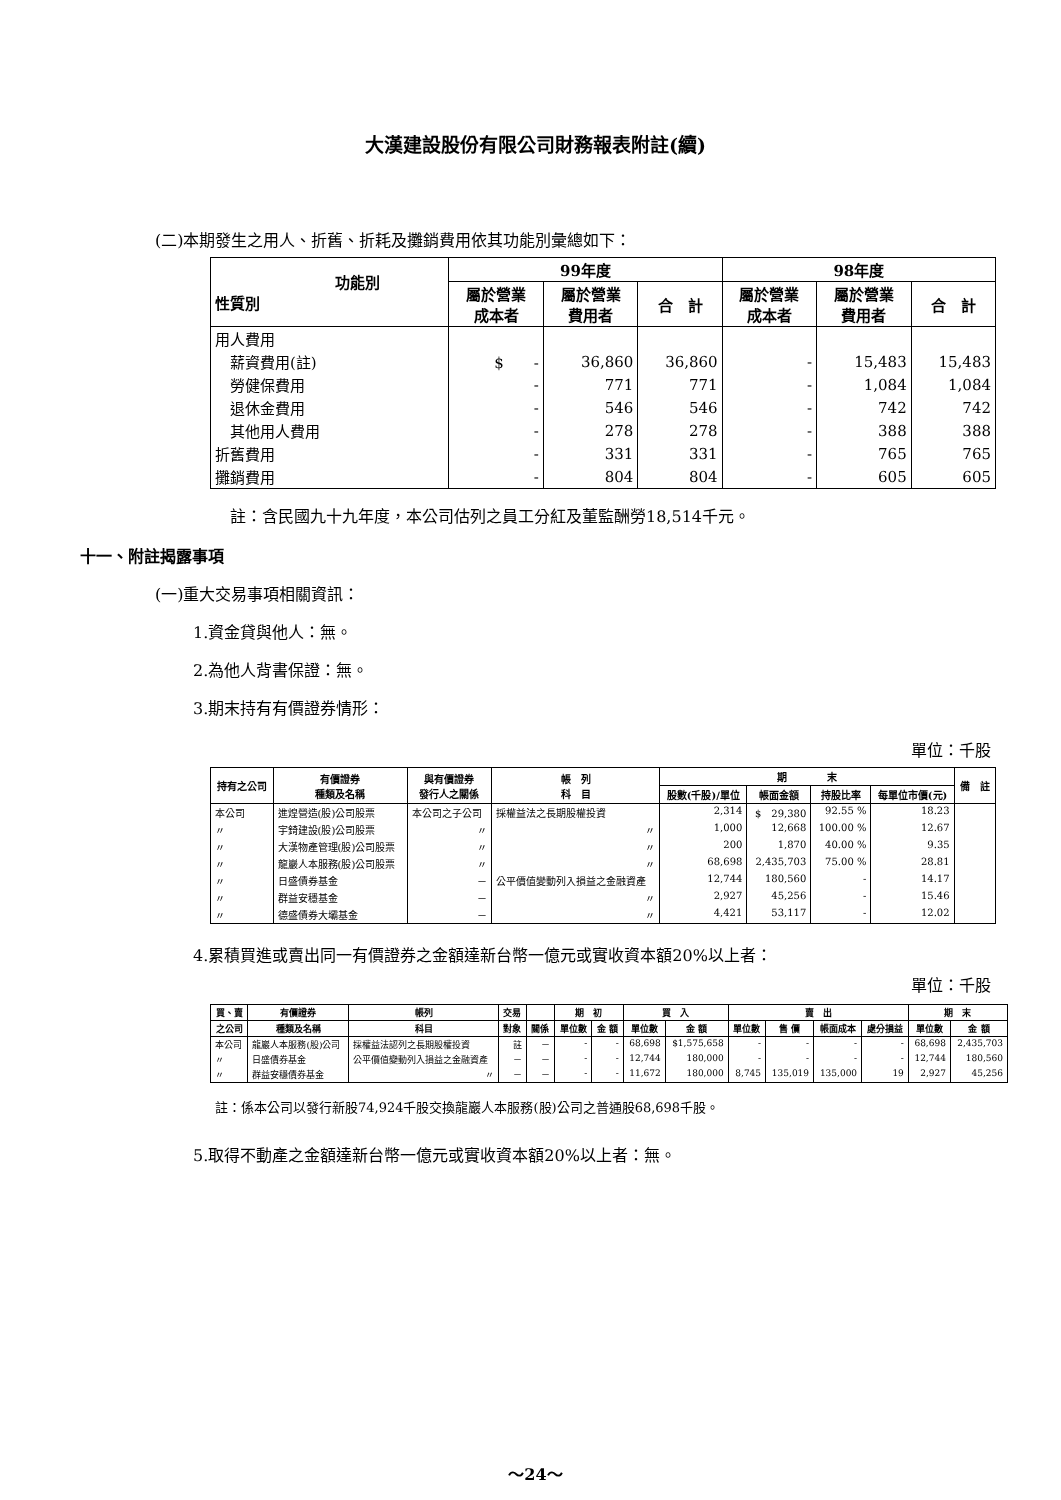大漢建設股份有限公司財務報表附註(續)
(二)本期發生之用人、折舊、折耗及攤銷費用依其功能別彙總如下：
| 功能別 性質別 | 99年度 | | | 98年度 | | |
| --- | --- | --- | --- | --- | --- | --- |
| | 屬於營業 成本者 | 屬於營業 費用者 | 合 計 | 屬於營業 成本者 | 屬於營業 費用者 | 合 計 |
| 用人費用 | | | | | | |
| 薪資費用(註) | $ - | 36,860 | 36,860 | - | 15,483 | 15,483 |
| 勞健保費用 | - | 771 | 771 | - | 1,084 | 1,084 |
| 退休金費用 | - | 546 | 546 | - | 742 | 742 |
| 其他用人費用 | - | 278 | 278 | - | 388 | 388 |
| 折舊費用 | - | 331 | 331 | - | 765 | 765 |
| 攤銷費用 | - | 804 | 804 | - | 605 | 605 |
註：含民國九十九年度，本公司估列之員工分紅及董監酬勞18,514千元。
十一、附註揭露事項
(一)重大交易事項相關資訊：
1.資金貸與他人：無。
2.為他人背書保證：無。
3.期末持有有價證券情形：
單位：千股
| 持有之公司 | 有價證券 種類及名稱 | 與有價證券 發行人之關係 | 帳 列 科 目 | 期 末 | | | | 備 註 |
| --- | --- | --- | --- | --- | --- | --- | --- | --- |
| | | | | 股數(千股)/單位 | 帳面金額 | 持股比率 | 每單位市價(元) | |
| 本公司 | 進煌營造(股)公司股票 | 本公司之子公司 | 採權益法之長期股權投資 | 2,314 | $ 29,380 | 92.55 % | 18.23 | |
| 〃 | 宇錡建設(股)公司股票 | 〃 | 〃 | 1,000 | 12,668 | 100.00 % | 12.67 | |
| 〃 | 大漢物產管理(股)公司股票 | 〃 | 〃 | 200 | 1,870 | 40.00 % | 9.35 | |
| 〃 | 龍巖人本服務(股)公司股票 | 〃 | 〃 | 68,698 | 2,435,703 | 75.00 % | 28.81 | |
| 〃 | 日盛債券基金 | － | 公平價值變動列入損益之金融資產 | 12,744 | 180,560 | - | 14.17 | |
| 〃 | 群益安穩基金 | － | 〃 | 2,927 | 45,256 | - | 15.46 | |
| 〃 | 德盛債券大壩基金 | － | 〃 | 4,421 | 53,117 | - | 12.02 | |
4.累積買進或賣出同一有價證券之金額達新台幣一億元或實收資本額20%以上者：
單位：千股
| 買、賣 | 有價證券 | 帳列 | 交易 | | 期 初 | | 買 入 | | 賣 出 | | | | 期 末 | |
| --- | --- | --- | --- | --- | --- | --- | --- | --- | --- | --- | --- | --- | --- | --- |
| 之公司 | 種類及名稱 | 科目 | 對象 | 關係 | 單位數 | 金 額 | 單位數 | 金 額 | 單位數 | 售 價 | 帳面成本 | 處分損益 | 單位數 | 金 額 |
| 本公司 | 龍巖人本服務(股)公司 | 採權益法認列之長期股權投資 | 註 | － | - | - | 68,698 | $1,575,658 | - | - | - | - | 68,698 | 2,435,703 |
| 〃 | 日盛債券基金 | 公平價值變動列入損益之金融資產 | － | － | - | - | 12,744 | 180,000 | - | - | - | - | 12,744 | 180,560 |
| 〃 | 群益安穩債券基金 | 〃 | － | － | - | - | 11,672 | 180,000 | 8,745 | 135,019 | 135,000 | 19 | 2,927 | 45,256 |
註：係本公司以發行新股74,924千股交換龍巖人本服務(股)公司之普通股68,698千股。
5.取得不動產之金額達新台幣一億元或實收資本額20%以上者：無。
～24～